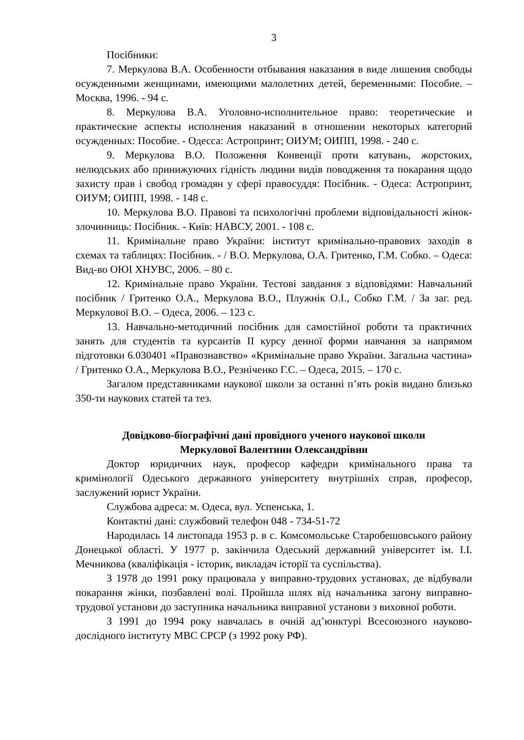3
Посібники:
7. Меркулова В.А. Особенности отбывания наказания в виде лишения свободы осужденными женщинами, имеющими малолетних детей, беременными: Пособие. – Москва, 1996. - 94 с.
8. Меркулова В.А. Уголовно-исполнительное право: теоретические и практические аспекты исполнения наказаний в отношении некоторых категорий осужденных: Пособие. - Одесса: Астропринт; ОИУМ; ОИПП, 1998. - 240 с.
9. Меркулова В.О. Положення Конвенції проти катувань, жорстоких, нелюдських або принижуючих гідність людини видів поводження та покарання щодо захисту прав і свобод громадян у сфері правосуддя: Посібник. - Одеса: Астропринт, ОИУМ; ОИПП, 1998. - 148 с.
10. Меркулова В.О. Правові та психологічні проблеми відповідальності жінок-злочинниць: Посібник. - Київ: НАВСУ, 2001. - 108 с.
11. Кримінальне право України: інститут кримінально-правових заходів в схемах та таблицях: Посібник. - / В.О. Меркулова, О.А. Гритенко, Г.М. Собко. – Одеса: Вид-во ОЮІ ХНУВС, 2006. – 80 с.
12. Кримінальне право України. Тестові завдання з відповідями: Навчальний посібник / Гритенко О.А., Меркулова В.О., Плужнік О.І., Собко Г.М. / За заг. ред. Меркулової В.О. – Одеса, 2006. – 123 с.
13. Навчально-методичний посібник для самостійної роботи та практичних занять для студентів та курсантів ІІ курсу денної форми навчання за напрямом підготовки 6.030401 «Правознавство» «Кримінальне право України. Загальна частина» / Гритенко О.А., Меркулова В.О., Резніченко Г.С. – Одеса, 2015. – 170 с.
Загалом представниками наукової школи за останні п’ять років видано близько 350-ти наукових статей та тез.
Довідково-біографічні дані провідного ученого наукової школи
Меркулової Валентини Олександрівни
Доктор юридичних наук, професор кафедри кримінального права та кримінології Одеського державного університету внутрішніх справ, професор, заслужений юрист України.
Службова адреса: м. Одеса, вул. Успенська, 1.
Контактні дані: службовий телефон 048 - 734-51-72
Народилась 14 листопада 1953 р. в с. Комсомольське Старобешовського району Донецької області. У 1977 р. закінчила Одеський державний університет ім. І.І. Мечникова (кваліфікація - історик, викладач історії та суспільства).
З 1978 до 1991 року працювала у виправно-трудових установах, де відбували покарання жінки, позбавлені волі. Пройшла шлях від начальника загону виправно-трудової установи до заступника начальника виправної установи з виховної роботи.
З 1991 до 1994 року навчалась в очній ад’юнктурі Всесоюзного науково-дослідного інституту МВС СРСР (з 1992 року РФ).